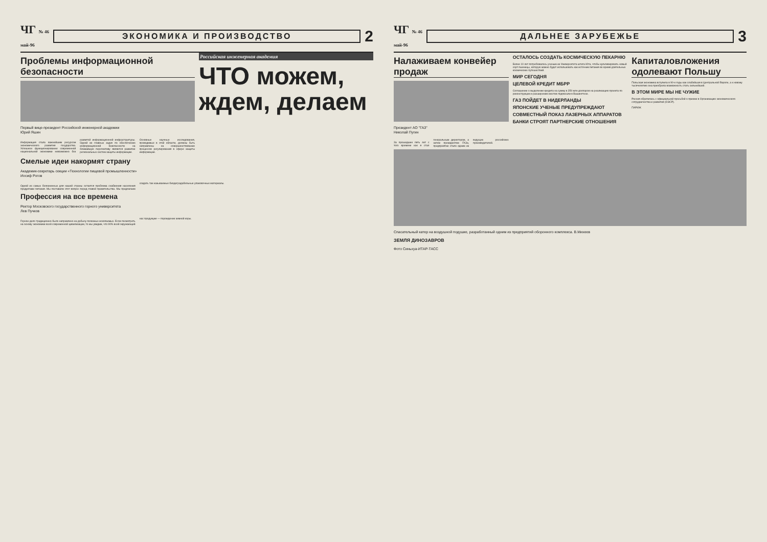ЧГ № 46
май-96
ЭКОНОМИКА И ПРОИЗВОДСТВО
2
Проблемы информационной безопасности
Первый вице-президент Российской инженерной академии
Юрий Яшин
Информация стала важнейшим ресурсом экономического развития государства. Успешное функционирование современной национальной экономики невозможно без развитой информационной инфраструктуры. Одной из главных задач по обеспечению информационной безопасности на ближайшую перспективу является развитие региональных систем защиты информации.
Основные научные исследования, проводимые в этой области, должны быть направлены на совершенствование процессов регулирования в сфере защиты информации.
Российская инженерная академия
ЧТО можем, ждем, делаем
Смелые идеи накормят страну
Академик-секретарь секции «Технологии пищевой промышленности»
Иосиф Рогов
Одной из самых болезненных для нашей страны остается проблема снабжения населения продуктами питания. Мы поставили этот вопрос перед главой правительства. Мы предлагаем создать так называемые биодеградабельные упаковочные материалы.
Профессия на все времена
Ректор Московского государственного горного университета
Лев Пучков
Горное дело традиционно было направлено на добычу полезных ископаемых. Если посмотреть на основу экономики всей современной цивилизации, то мы увидим, что 90% всей окружающей нас продукции — порождение земной коры.
ЧГ № 46
май-96
ДАЛЬНЕЕ ЗАРУБЕЖЬЕ
3
Налаживаем конвейер продаж
Президент АО "ГАЗ"
Николай Пугин
За прошедшие пять лет с того времени как я стал генеральным директором, а затем президентом ГАЗа, предприятие стало одним из ведущих российских производителей.
ОСТАЛОСЬ СОЗДАТЬ КОСМИЧЕСКУЮ ПЕКАРНЮ
Более 10 лет потребовалось ученым из Университета штата Юта, чтобы культивировать новый сорт пшеницы, которую можно будет использовать как источник питания во время длительных космических путешествий.
МИР СЕГОДНЯ
ЦЕЛЕВОЙ КРЕДИТ МБРР
Соглашение о выделении кредита на сумму в 350 млн долларов на реализацию проекта по реконструкции и расширению мостов подписали в Вашингтоне.
ГАЗ ПОЙДЕТ В НИДЕРЛАНДЫ
ЯПОНСКИЕ УЧЕНЫЕ ПРЕДУПРЕЖДАЮТ
СОВМЕСТНЫЙ ПОКАЗ ЛАЗЕРНЫХ АППАРАТОВ
БАНКИ СТРОЯТ ПАРТНЕРСКИЕ ОТНОШЕНИЯ
Капиталовложения одолевают Польшу
Польская экономика вступила в 90-е годы как слабейшая в Центральной Европе, а к новому тысячелетию она приобрела возможность стать сильнейшей.
В ЭТОМ МИРЕ МЫ НЕ ЧУЖИЕ
Россия обратилась с официальной просьбой о приеме в Организацию экономического сотрудничества и развития (ОЭСР).
ПАРИЖ
Спасательный катер на воздушной подушке, разработанный одним из предприятий оборонного комплекса. В.Михеев
ЗЕМЛЯ ДИНОЗАВРОВ
Фото Синьхуа-ИТАР-ТАСС